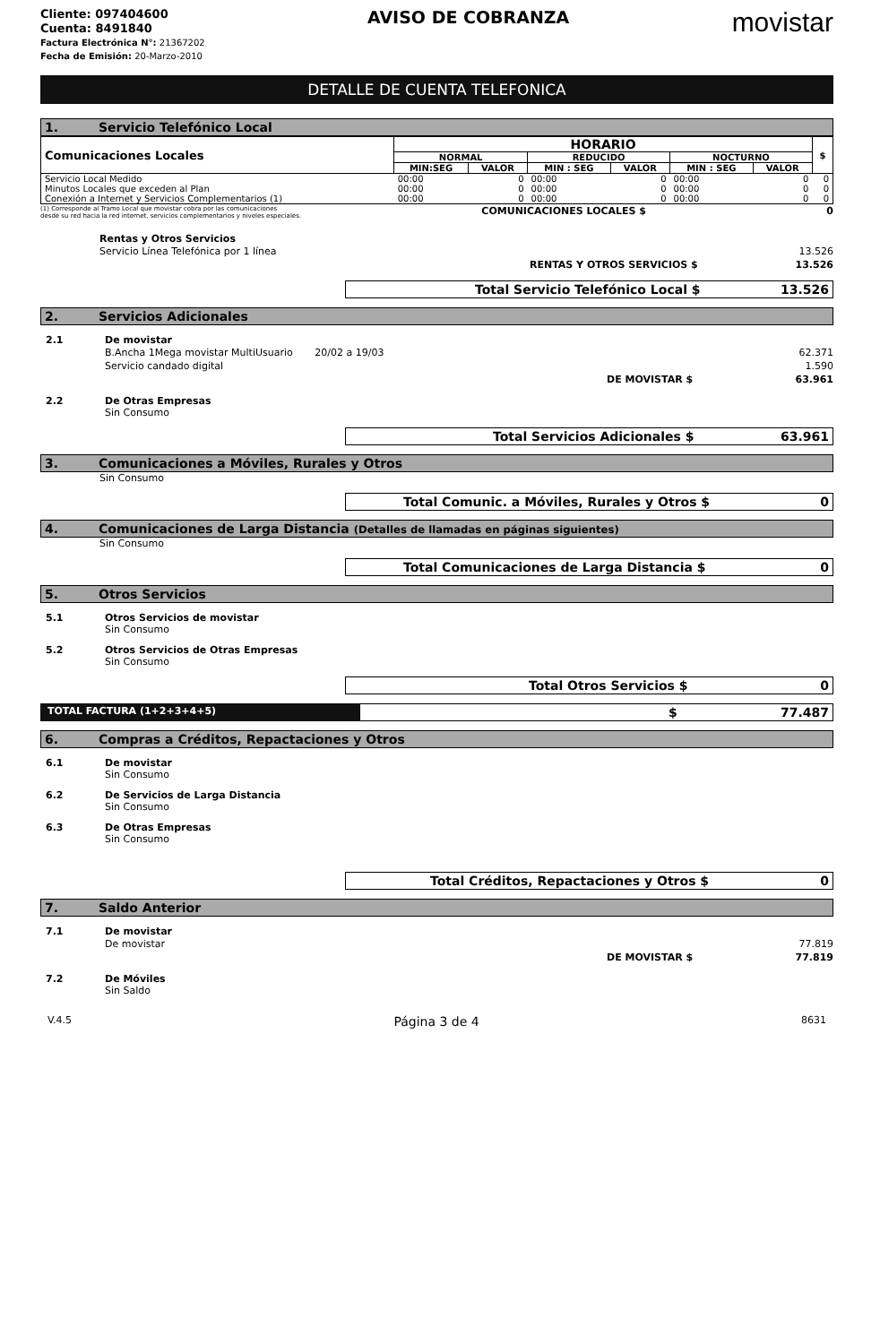Cliente: 097404600
Cuenta: 8491840
Factura Electrónica N°: 21367202
Fecha de Emisión: 20-Marzo-2010
AVISO DE COBRANZA
movistar
DETALLE DE CUENTA TELEFONICA
1. Servicio Telefónico Local
| Comunicaciones Locales | HORARIO | | | | | | $ |
| --- | --- | --- | --- | --- | --- | --- | --- |
| | NORMAL | | REDUCIDO | | NOCTURNO | | |
| | MIN:SEG | VALOR | MIN : SEG | VALOR | MIN : SEG | VALOR | |
| Servicio Local Medido | 00:00 | 0 | 00:00 | 0 | 00:00 | 0 | 0 |
| Minutos Locales que exceden al Plan | 00:00 | 0 | 00:00 | 0 | 00:00 | 0 | 0 |
| Conexión a Internet y Servicios Complementarios (1) | 00:00 | 0 | 00:00 | 0 | 00:00 | 0 | 0 |
(1) Corresponde al Tramo Local que movistar cobra por las comunicaciones
desde su red hacia la red internet, servicios complementarios y niveles especiales.
COMUNICACIONES LOCALES $ 0
Rentas y Otros Servicios
Servicio Línea Telefónica por 1 línea 13.526
RENTAS Y OTROS SERVICIOS $ 13.526
Total Servicio Telefónico Local $ 13.526
2. Servicios Adicionales
2.1 De movistar
B.Ancha 1Mega movistar MultiUsuario 20/02 a 19/03 62.371
Servicio candado digital 1.590
DE MOVISTAR $ 63.961
2.2 De Otras Empresas
Sin Consumo
Total Servicios Adicionales $ 63.961
3. Comunicaciones a Móviles, Rurales y Otros
Sin Consumo
Total Comunic. a Móviles, Rurales y Otros $ 0
4. Comunicaciones de Larga Distancia (Detalles de llamadas en páginas siguientes)
Sin Consumo
Total Comunicaciones de Larga Distancia $ 0
5. Otros Servicios
5.1 Otros Servicios de movistar
Sin Consumo
5.2 Otros Servicios de Otras Empresas
Sin Consumo
Total Otros Servicios $ 0
TOTAL FACTURA (1+2+3+4+5)
$ 77.487
6. Compras a Créditos, Repactaciones y Otros
6.1 De movistar
Sin Consumo
6.2 De Servicios de Larga Distancia
Sin Consumo
6.3 De Otras Empresas
Sin Consumo
Total Créditos, Repactaciones y Otros $ 0
7. Saldo Anterior
7.1 De movistar
De movistar 77.819
DE MOVISTAR $ 77.819
7.2 De Móviles
Sin Saldo
V.4.5 Página 3 de 4 8631